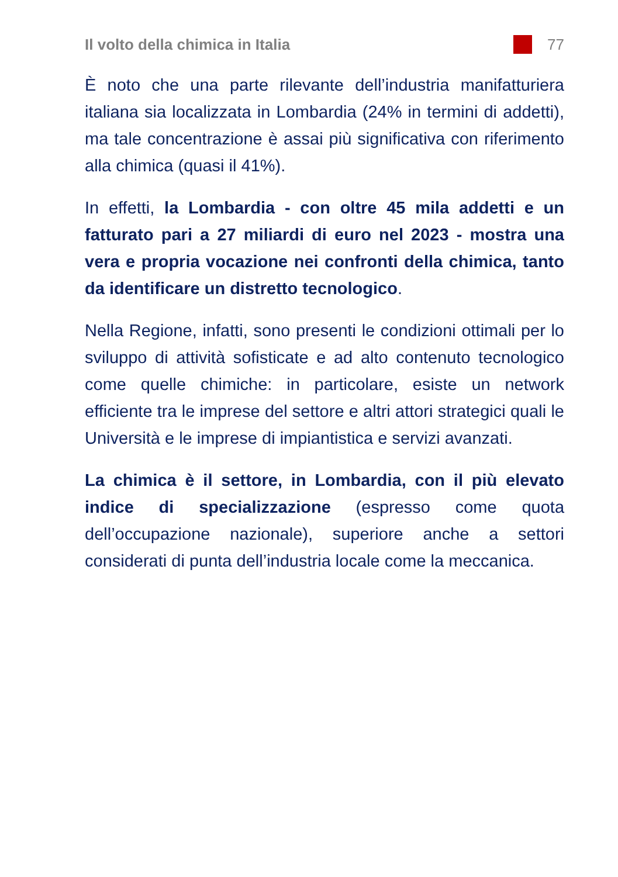Il volto della chimica in Italia 77
È noto che una parte rilevante dell’industria manifatturiera italiana sia localizzata in Lombardia (24% in termini di addetti), ma tale concentrazione è assai più significativa con riferimento alla chimica (quasi il 41%).
In effetti, la Lombardia - con oltre 45 mila addetti e un fatturato pari a 27 miliardi di euro nel 2023 - mostra una vera e propria vocazione nei confronti della chimica, tanto da identificare un distretto tecnologico.
Nella Regione, infatti, sono presenti le condizioni ottimali per lo sviluppo di attività sofisticate e ad alto contenuto tecnologico come quelle chimiche: in particolare, esiste un network efficiente tra le imprese del settore e altri attori strategici quali le Università e le imprese di impiantistica e servizi avanzati.
La chimica è il settore, in Lombardia, con il più elevato indice di specializzazione (espresso come quota dell’occupazione nazionale), superiore anche a settori considerati di punta dell’industria locale come la meccanica.